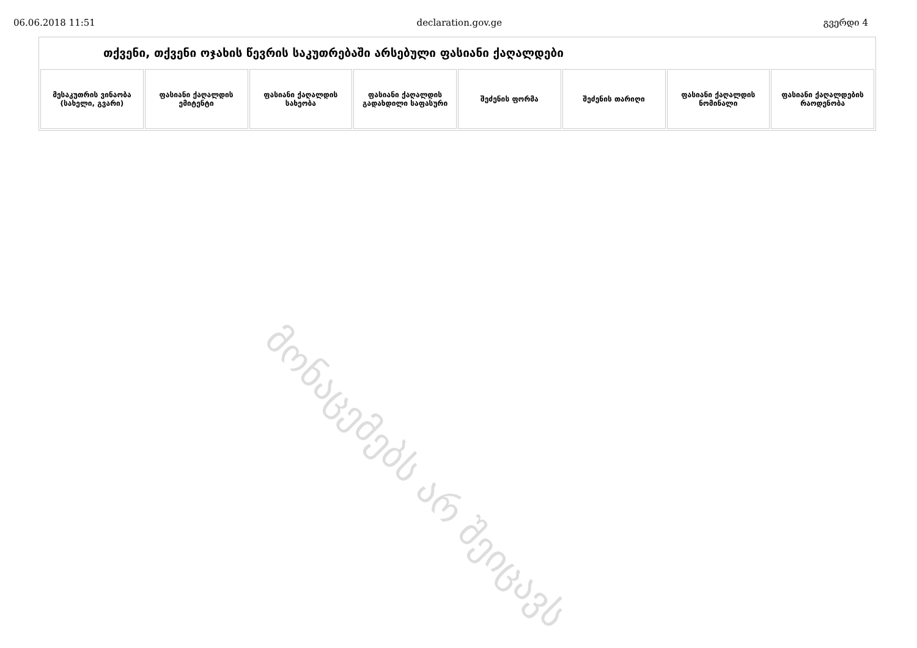06.06.2018 11:51 declaration.gov.ge გვერდი 4
თქვენი, თქვენი ოჯახის წევრის საკუთრებაში არსებული ფასიანი ქაღალდები
| მესაკუთრის ვინაობა (სახელი, გვარი) | ფასიანი ქაღალდის ემიტენტი | ფასიანი ქაღალდის სახეობა | ფასიანი ქაღალდის გადახდილი საფასური | შეძენის ფორმა | შეძენის თარიღი | ფასიანი ქაღალდის ნომინალი | ფასიანი ქაღალდების რაოდენობა |
| --- | --- | --- | --- | --- | --- | --- | --- |
მონაცემებს არ შეიცავს